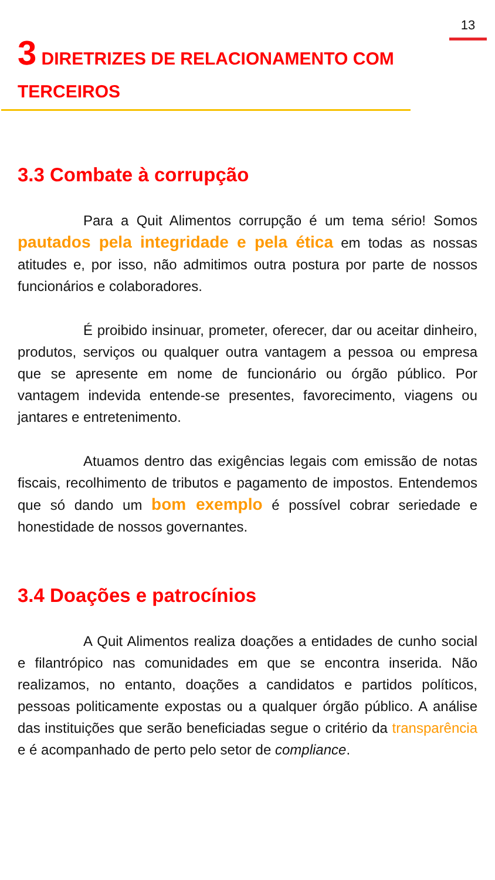13
3 DIRETRIZES DE RELACIONAMENTO COM TERCEIROS
3.3 Combate à corrupção
Para a Quit Alimentos corrupção é um tema sério! Somos pautados pela integridade e pela ética em todas as nossas atitudes e, por isso, não admitimos outra postura por parte de nossos funcionários e colaboradores.
É proibido insinuar, prometer, oferecer, dar ou aceitar dinheiro, produtos, serviços ou qualquer outra vantagem a pessoa ou empresa que se apresente em nome de funcionário ou órgão público. Por vantagem indevida entende-se presentes, favorecimento, viagens ou jantares e entretenimento.
Atuamos dentro das exigências legais com emissão de notas fiscais, recolhimento de tributos e pagamento de impostos. Entendemos que só dando um bom exemplo é possível cobrar seriedade e honestidade de nossos governantes.
3.4 Doações e patrocínios
A Quit Alimentos realiza doações a entidades de cunho social e filantrópico nas comunidades em que se encontra inserida. Não realizamos, no entanto, doações a candidatos e partidos políticos, pessoas politicamente expostas ou a qualquer órgão público. A análise das instituições que serão beneficiadas segue o critério da transparência e é acompanhado de perto pelo setor de compliance.